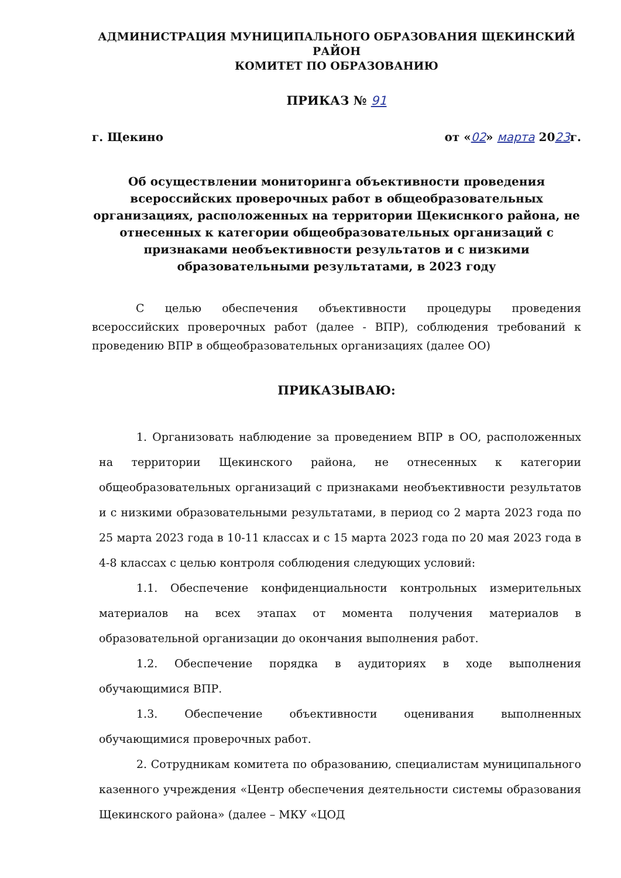АДМИНИСТРАЦИЯ МУНИЦИПАЛЬНОГО ОБРАЗОВАНИЯ ЩЕКИНСКИЙ РАЙОН
КОМИТЕТ ПО ОБРАЗОВАНИЮ
ПРИКАЗ № 91
г. Щекино от «02» марта 2023г.
Об осуществлении мониторинга объективности проведения всероссийских проверочных работ в общеобразовательных организациях, расположенных на территории Щекиснкого района, не отнесенных к категории общеобразовательных организаций с признаками необъективности результатов и с низкими образовательными результатами, в 2023 году
С целью обеспечения объективности процедуры проведения всероссийских проверочных работ (далее - ВПР), соблюдения требований к проведению ВПР в общеобразовательных организациях (далее ОО)
ПРИКАЗЫВАЮ:
1. Организовать наблюдение за проведением ВПР в ОО, расположенных на территории Щекинского района, не отнесенных к категории общеобразовательных организаций с признаками необъективности результатов и с низкими образовательными результатами, в период со 2 марта 2023 года по 25 марта 2023 года в 10-11 классах и с 15 марта 2023 года по 20 мая 2023 года в 4-8 классах с целью контроля соблюдения следующих условий:
1.1. Обеспечение конфиденциальности контрольных измерительных материалов на всех этапах от момента получения материалов в образовательной организации до окончания выполнения работ.
1.2. Обеспечение порядка в аудиториях в ходе выполнения обучающимися ВПР.
1.3. Обеспечение объективности оценивания выполненных обучающимися проверочных работ.
2. Сотрудникам комитета по образованию, специалистам муниципального казенного учреждения «Центр обеспечения деятельности системы образования Щекинского района» (далее – МКУ «ЦОД